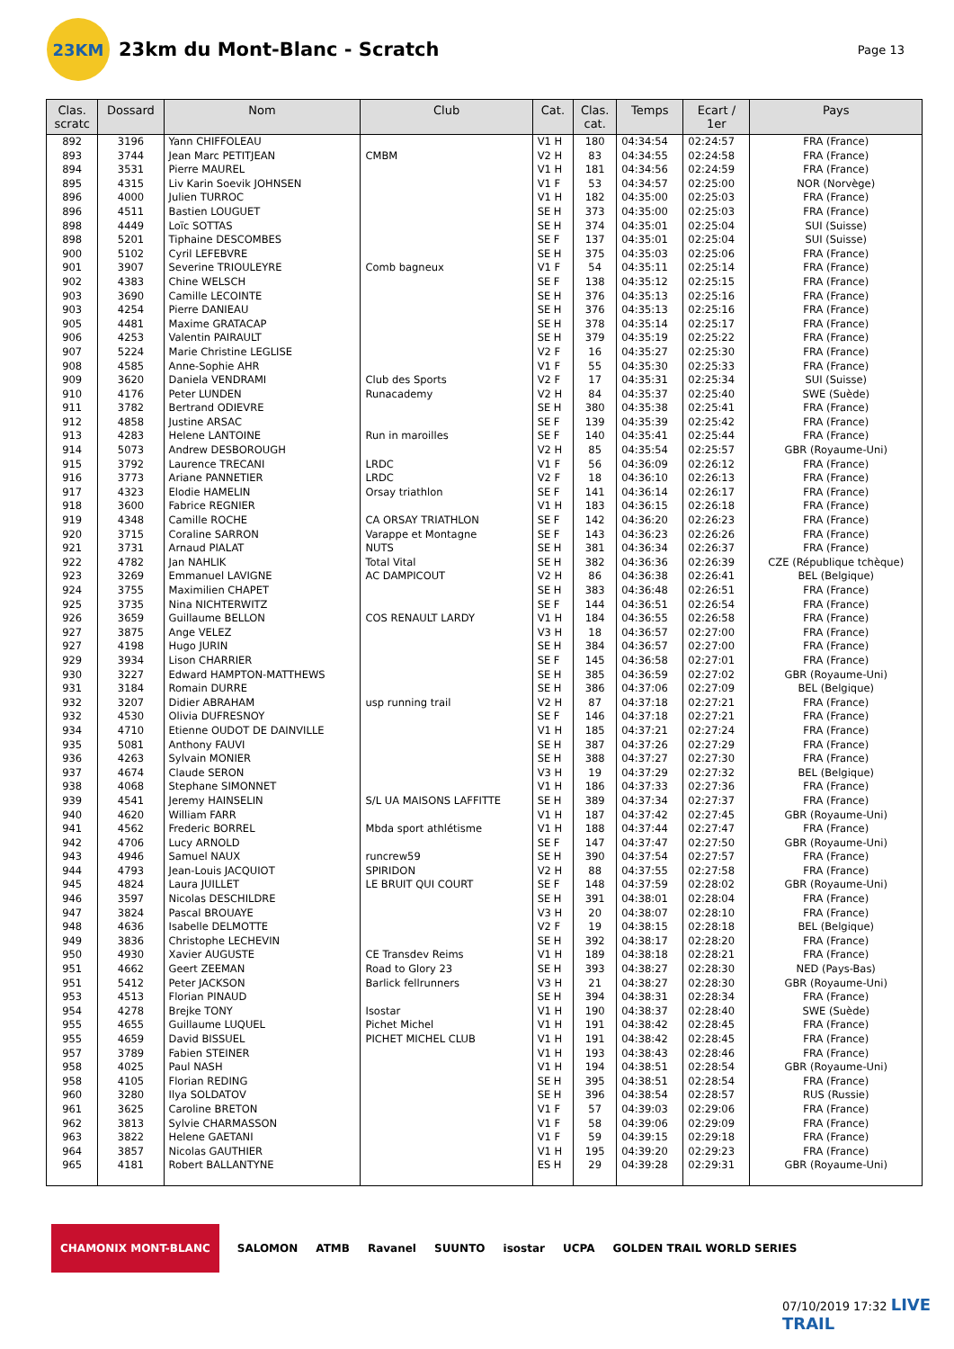23KM
23km du Mont-Blanc - Scratch
Page 13
| Clas. scratc | Dossard | Nom | Club | Cat. | Clas. cat. | Temps | Ecart / 1er | Pays |
| --- | --- | --- | --- | --- | --- | --- | --- | --- |
| 892 | 3196 | Yann CHIFFOLEAU | | V1 H | 180 | 04:34:54 | 02:24:57 | FRA (France) |
| 893 | 3744 | Jean Marc PETITJEAN | CMBM | V2 H | 83 | 04:34:55 | 02:24:58 | FRA (France) |
| 894 | 3531 | Pierre MAUREL | | V1 H | 181 | 04:34:56 | 02:24:59 | FRA (France) |
| 895 | 4315 | Liv Karin Soevik JOHNSEN | | V1 F | 53 | 04:34:57 | 02:25:00 | NOR (Norvège) |
| 896 | 4000 | Julien TURROC | | V1 H | 182 | 04:35:00 | 02:25:03 | FRA (France) |
| 896 | 4511 | Bastien LOUGUET | | SE H | 373 | 04:35:00 | 02:25:03 | FRA (France) |
| 898 | 4449 | Loïc SOTTAS | | SE H | 374 | 04:35:01 | 02:25:04 | SUI (Suisse) |
| 898 | 5201 | Tiphaine DESCOMBES | | SE F | 137 | 04:35:01 | 02:25:04 | SUI (Suisse) |
| 900 | 5102 | Cyril LEFEBVRE | | SE H | 375 | 04:35:03 | 02:25:06 | FRA (France) |
| 901 | 3907 | Severine TRIOULEYRE | Comb bagneux | V1 F | 54 | 04:35:11 | 02:25:14 | FRA (France) |
| 902 | 4383 | Chine WELSCH | | SE F | 138 | 04:35:12 | 02:25:15 | FRA (France) |
| 903 | 3690 | Camille LECOINTE | | SE H | 376 | 04:35:13 | 02:25:16 | FRA (France) |
| 903 | 4254 | Pierre DANIEAU | | SE H | 376 | 04:35:13 | 02:25:16 | FRA (France) |
| 905 | 4481 | Maxime GRATACAP | | SE H | 378 | 04:35:14 | 02:25:17 | FRA (France) |
| 906 | 4253 | Valentin PAIRAULT | | SE H | 379 | 04:35:19 | 02:25:22 | FRA (France) |
| 907 | 5224 | Marie Christine LEGLISE | | V2 F | 16 | 04:35:27 | 02:25:30 | FRA (France) |
| 908 | 4585 | Anne-Sophie AHR | | V1 F | 55 | 04:35:30 | 02:25:33 | FRA (France) |
| 909 | 3620 | Daniela VENDRAMI | Club des Sports | V2 F | 17 | 04:35:31 | 02:25:34 | SUI (Suisse) |
| 910 | 4176 | Peter LUNDEN | Runacademy | V2 H | 84 | 04:35:37 | 02:25:40 | SWE (Suède) |
| 911 | 3782 | Bertrand ODIEVRE | | SE H | 380 | 04:35:38 | 02:25:41 | FRA (France) |
| 912 | 4858 | Justine ARSAC | | SE F | 139 | 04:35:39 | 02:25:42 | FRA (France) |
| 913 | 4283 | Helene LANTOINE | Run in maroilles | SE F | 140 | 04:35:41 | 02:25:44 | FRA (France) |
| 914 | 5073 | Andrew DESBOROUGH | | V2 H | 85 | 04:35:54 | 02:25:57 | GBR (Royaume-Uni) |
| 915 | 3792 | Laurence TRECANI | LRDC | V1 F | 56 | 04:36:09 | 02:26:12 | FRA (France) |
| 916 | 3773 | Ariane PANNETIER | LRDC | V2 F | 18 | 04:36:10 | 02:26:13 | FRA (France) |
| 917 | 4323 | Elodie HAMELIN | Orsay triathlon | SE F | 141 | 04:36:14 | 02:26:17 | FRA (France) |
| 918 | 3600 | Fabrice REGNIER | | V1 H | 183 | 04:36:15 | 02:26:18 | FRA (France) |
| 919 | 4348 | Camille ROCHE | CA ORSAY TRIATHLON | SE F | 142 | 04:36:20 | 02:26:23 | FRA (France) |
| 920 | 3715 | Coraline SARRON | Varappe et Montagne | SE F | 143 | 04:36:23 | 02:26:26 | FRA (France) |
| 921 | 3731 | Arnaud PIALAT | NUTS | SE H | 381 | 04:36:34 | 02:26:37 | FRA (France) |
| 922 | 4782 | Jan NAHLIK | Total Vital | SE H | 382 | 04:36:36 | 02:26:39 | CZE (République tchèque) |
| 923 | 3269 | Emmanuel LAVIGNE | AC DAMPICOUT | V2 H | 86 | 04:36:38 | 02:26:41 | BEL (Belgique) |
| 924 | 3755 | Maximilien CHAPET | | SE H | 383 | 04:36:48 | 02:26:51 | FRA (France) |
| 925 | 3735 | Nina NICHTERWITZ | | SE F | 144 | 04:36:51 | 02:26:54 | FRA (France) |
| 926 | 3659 | Guillaume BELLON | COS RENAULT LARDY | V1 H | 184 | 04:36:55 | 02:26:58 | FRA (France) |
| 927 | 3875 | Ange VELEZ | | V3 H | 18 | 04:36:57 | 02:27:00 | FRA (France) |
| 927 | 4198 | Hugo JURIN | | SE H | 384 | 04:36:57 | 02:27:00 | FRA (France) |
| 929 | 3934 | Lison CHARRIER | | SE F | 145 | 04:36:58 | 02:27:01 | FRA (France) |
| 930 | 3227 | Edward HAMPTON-MATTHEWS | | SE H | 385 | 04:36:59 | 02:27:02 | GBR (Royaume-Uni) |
| 931 | 3184 | Romain DURRE | | SE H | 386 | 04:37:06 | 02:27:09 | BEL (Belgique) |
| 932 | 3207 | Didier ABRAHAM | usp running trail | V2 H | 87 | 04:37:18 | 02:27:21 | FRA (France) |
| 932 | 4530 | Olivia DUFRESNOY | | SE F | 146 | 04:37:18 | 02:27:21 | FRA (France) |
| 934 | 4710 | Etienne OUDOT DE DAINVILLE | | V1 H | 185 | 04:37:21 | 02:27:24 | FRA (France) |
| 935 | 5081 | Anthony FAUVI | | SE H | 387 | 04:37:26 | 02:27:29 | FRA (France) |
| 936 | 4263 | Sylvain MONIER | | SE H | 388 | 04:37:27 | 02:27:30 | FRA (France) |
| 937 | 4674 | Claude SERON | | V3 H | 19 | 04:37:29 | 02:27:32 | BEL (Belgique) |
| 938 | 4068 | Stephane SIMONNET | | V1 H | 186 | 04:37:33 | 02:27:36 | FRA (France) |
| 939 | 4541 | Jeremy HAINSELIN | S/L UA MAISONS LAFFITTE | SE H | 389 | 04:37:34 | 02:27:37 | FRA (France) |
| 940 | 4620 | William FARR | | V1 H | 187 | 04:37:42 | 02:27:45 | GBR (Royaume-Uni) |
| 941 | 4562 | Frederic BORREL | Mbda sport athlétisme | V1 H | 188 | 04:37:44 | 02:27:47 | FRA (France) |
| 942 | 4706 | Lucy ARNOLD | | SE F | 147 | 04:37:47 | 02:27:50 | GBR (Royaume-Uni) |
| 943 | 4946 | Samuel NAUX | runcrew59 | SE H | 390 | 04:37:54 | 02:27:57 | FRA (France) |
| 944 | 4793 | Jean-Louis JACQUIOT | SPIRIDON | V2 H | 88 | 04:37:55 | 02:27:58 | FRA (France) |
| 945 | 4824 | Laura JUILLET | LE BRUIT QUI COURT | SE F | 148 | 04:37:59 | 02:28:02 | GBR (Royaume-Uni) |
| 946 | 3597 | Nicolas DESCHILDRE | | SE H | 391 | 04:38:01 | 02:28:04 | FRA (France) |
| 947 | 3824 | Pascal BROUAYE | | V3 H | 20 | 04:38:07 | 02:28:10 | FRA (France) |
| 948 | 4636 | Isabelle DELMOTTE | | V2 F | 19 | 04:38:15 | 02:28:18 | BEL (Belgique) |
| 949 | 3836 | Christophe LECHEVIN | | SE H | 392 | 04:38:17 | 02:28:20 | FRA (France) |
| 950 | 4930 | Xavier AUGUSTE | CE Transdev Reims | V1 H | 189 | 04:38:18 | 02:28:21 | FRA (France) |
| 951 | 4662 | Geert ZEEMAN | Road to Glory 23 | SE H | 393 | 04:38:27 | 02:28:30 | NED (Pays-Bas) |
| 951 | 5412 | Peter JACKSON | Barlick fellrunners | V3 H | 21 | 04:38:27 | 02:28:30 | GBR (Royaume-Uni) |
| 953 | 4513 | Florian PINAUD | | SE H | 394 | 04:38:31 | 02:28:34 | FRA (France) |
| 954 | 4278 | Brejke TONY | Isostar | V1 H | 190 | 04:38:37 | 02:28:40 | SWE (Suède) |
| 955 | 4655 | Guillaume LUQUEL | Pichet Michel | V1 H | 191 | 04:38:42 | 02:28:45 | FRA (France) |
| 955 | 4659 | David BISSUEL | PICHET MICHEL CLUB | V1 H | 191 | 04:38:42 | 02:28:45 | FRA (France) |
| 957 | 3789 | Fabien STEINER | | V1 H | 193 | 04:38:43 | 02:28:46 | FRA (France) |
| 958 | 4025 | Paul NASH | | V1 H | 194 | 04:38:51 | 02:28:54 | GBR (Royaume-Uni) |
| 958 | 4105 | Florian REDING | | SE H | 395 | 04:38:51 | 02:28:54 | FRA (France) |
| 960 | 3280 | Ilya SOLDATOV | | SE H | 396 | 04:38:54 | 02:28:57 | RUS (Russie) |
| 961 | 3625 | Caroline BRETON | | V1 F | 57 | 04:39:03 | 02:29:06 | FRA (France) |
| 962 | 3813 | Sylvie CHARMASSON | | V1 F | 58 | 04:39:06 | 02:29:09 | FRA (France) |
| 963 | 3822 | Helene GAETANI | | V1 F | 59 | 04:39:15 | 02:29:18 | FRA (France) |
| 964 | 3857 | Nicolas GAUTHIER | | V1 H | 195 | 04:39:20 | 02:29:23 | FRA (France) |
| 965 | 4181 | Robert BALLANTYNE | | ES H | 29 | 04:39:28 | 02:29:31 | GBR (Royaume-Uni) |
CHAMONIX MONT-BLANC SALOMON ATMB Ravanel SUUNTO isostar UCPA GOLDEN TRAIL WORLD SERIES
07/10/2019 17:32 LIVE TRAIL